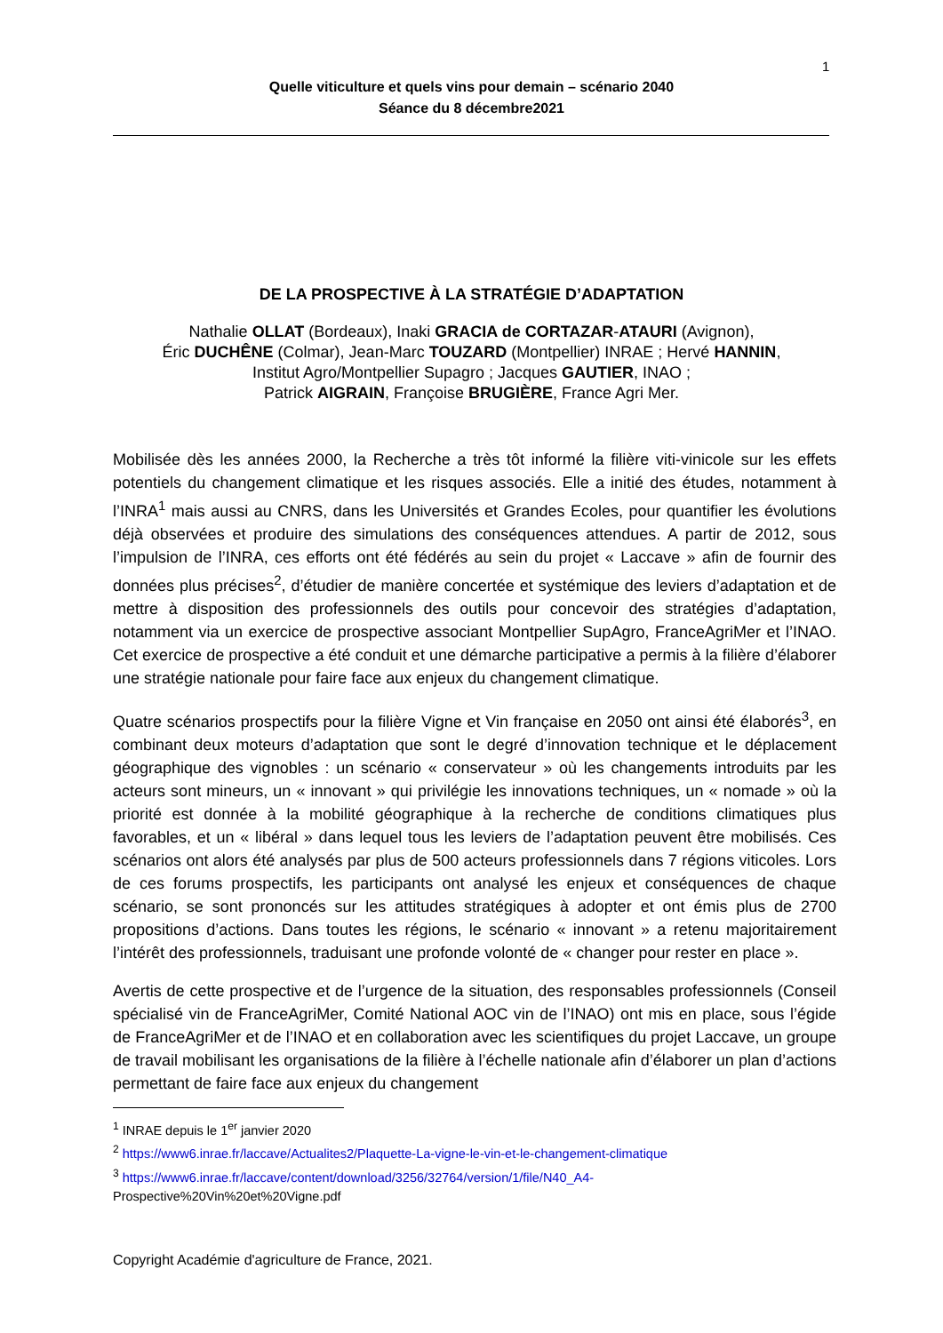1
Quelle viticulture et quels vins pour demain – scénario 2040
Séance du 8 décembre2021
DE LA PROSPECTIVE À LA STRATÉGIE D’ADAPTATION
Nathalie OLLAT (Bordeaux), Inaki GRACIA de CORTAZAR-ATAURI (Avignon),
Éric DUCHÊNE (Colmar), Jean-Marc TOUZARD (Montpellier) INRAE ; Hervé HANNIN,
Institut Agro/Montpellier Supagro ; Jacques GAUTIER, INAO ;
Patrick AIGRAIN, Françoise BRUGIÈRE, France Agri Mer.
Mobilisée dès les années 2000, la Recherche a très tôt informé la filière viti-vinicole sur les effets potentiels du changement climatique et les risques associés. Elle a initié des études, notamment à l’INRA<sup>1</sup> mais aussi au CNRS, dans les Universités et Grandes Ecoles, pour quantifier les évolutions déjà observées et produire des simulations des conséquences attendues. A partir de 2012, sous l’impulsion de l’INRA, ces efforts ont été fédérés au sein du projet « Laccave » afin de fournir des données plus précises<sup>2</sup>, d’étudier de manière concertée et systémique des leviers d’adaptation et de mettre à disposition des professionnels des outils pour concevoir des stratégies d’adaptation, notamment via un exercice de prospective associant Montpellier SupAgro, FranceAgriMer et l’INAO. Cet exercice de prospective a été conduit et une démarche participative a permis à la filière d’élaborer une stratégie nationale pour faire face aux enjeux du changement climatique.
Quatre scénarios prospectifs pour la filière Vigne et Vin française en 2050 ont ainsi été élaborés<sup>3</sup>, en combinant deux moteurs d’adaptation que sont le degré d’innovation technique et le déplacement géographique des vignobles : un scénario « conservateur » où les changements introduits par les acteurs sont mineurs, un « innovant » qui privilégie les innovations techniques, un « nomade » où la priorité est donnée à la mobilité géographique à la recherche de conditions climatiques plus favorables, et un « libéral » dans lequel tous les leviers de l’adaptation peuvent être mobilisés. Ces scénarios ont alors été analysés par plus de 500 acteurs professionnels dans 7 régions viticoles. Lors de ces forums prospectifs, les participants ont analysé les enjeux et conséquences de chaque scénario, se sont prononcés sur les attitudes stratégiques à adopter et ont émis plus de 2700 propositions d’actions. Dans toutes les régions, le scénario « innovant » a retenu majoritairement l’intérêt des professionnels, traduisant une profonde volonté de « changer pour rester en place ».
Avertis de cette prospective et de l’urgence de la situation, des responsables professionnels (Conseil spécialisé vin de FranceAgriMer, Comité National AOC vin de l’INAO) ont mis en place, sous l’égide de FranceAgriMer et de l’INAO et en collaboration avec les scientifiques du projet Laccave, un groupe de travail mobilisant les organisations de la filière à l’échelle nationale afin d’élaborer un plan d’actions permettant de faire face aux enjeux du changement
<sup>1</sup> INRAE depuis le 1<sup>er</sup> janvier 2020
<sup>2</sup> https://www6.inrae.fr/laccave/Actualites2/Plaquette-La-vigne-le-vin-et-le-changement-climatique
<sup>3</sup> https://www6.inrae.fr/laccave/content/download/3256/32764/version/1/file/N40_A4-
Prospective%20Vin%20et%20Vigne.pdf
Copyright Académie d'agriculture de France, 2021.